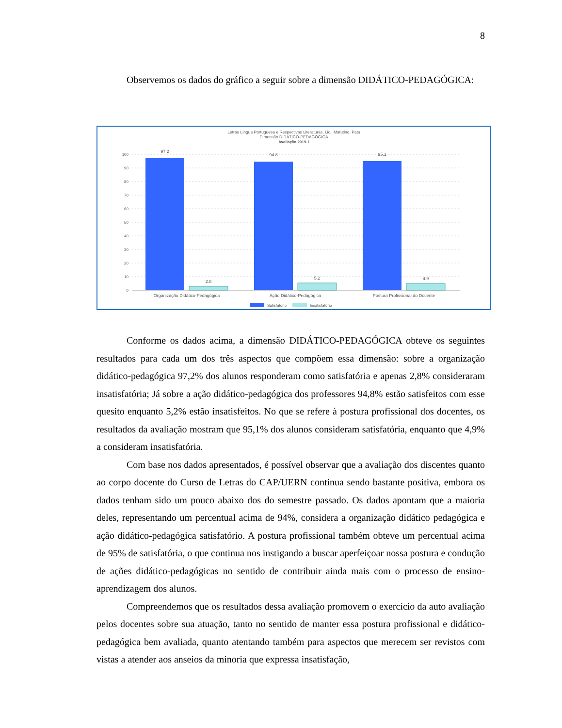8
Observemos os dados do gráfico a seguir sobre a dimensão DIDÁTICO-PEDAGÓGICA:
Letras Língua Portuguesa e Respectivas Literaturas, Lic., Matutino, Patu
Dimensão DIDÁTICO-PEDAGÓGICA
Avaliação 2019.1
100
90
80
70
60
50
40
30
20
10
0
97.2
2.8
94.8
5.2
95.1
4.9
Organização Didático-Pedagógica
Ação Didático-Pedagógica
Postura Profissional do Docente
Satisfatório
Insatisfatório
Conforme os dados acima, a dimensão DIDÁTICO-PEDAGÓGICA obteve os seguintes resultados para cada um dos três aspectos que compõem essa dimensão: sobre a organização didático-pedagógica 97,2% dos alunos responderam como satisfatória e apenas 2,8% consideraram insatisfatória; Já sobre a ação didático-pedagógica dos professores 94,8% estão satisfeitos com esse quesito enquanto 5,2% estão insatisfeitos. No que se refere à postura profissional dos docentes, os resultados da avaliação mostram que 95,1% dos alunos consideram satisfatória, enquanto que 4,9% a consideram insatisfatória.
Com base nos dados apresentados, é possível observar que a avaliação dos discentes quanto ao corpo docente do Curso de Letras do CAP/UERN continua sendo bastante positiva, embora os dados tenham sido um pouco abaixo dos do semestre passado. Os dados apontam que a maioria deles, representando um percentual acima de 94%, considera a organização didático pedagógica e ação didático-pedagógica satisfatório. A postura profissional também obteve um percentual acima de 95% de satisfatória, o que continua nos instigando a buscar aperfeiçoar nossa postura e condução de ações didático-pedagógicas no sentido de contribuir ainda mais com o processo de ensino-aprendizagem dos alunos.
Compreendemos que os resultados dessa avaliação promovem o exercício da auto avaliação pelos docentes sobre sua atuação, tanto no sentido de manter essa postura profissional e didático-pedagógica bem avaliada, quanto atentando também para aspectos que merecem ser revistos com vistas a atender aos anseios da minoria que expressa insatisfação,